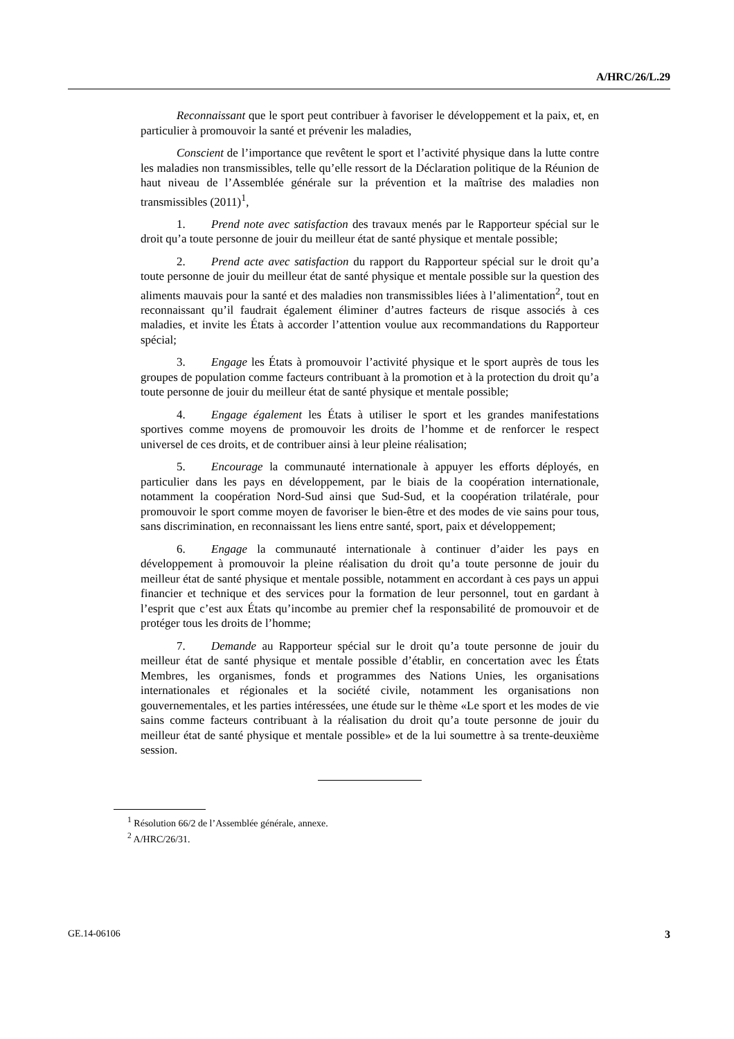A/HRC/26/L.29
Reconnaissant que le sport peut contribuer à favoriser le développement et la paix, et, en particulier à promouvoir la santé et prévenir les maladies,
Conscient de l’importance que revêtent le sport et l’activité physique dans la lutte contre les maladies non transmissibles, telle qu’elle ressort de la Déclaration politique de la Réunion de haut niveau de l’Assemblée générale sur la prévention et la maîtrise des maladies non transmissibles (2011)<sup>1</sup>,
1. Prend note avec satisfaction des travaux menés par le Rapporteur spécial sur le droit qu’a toute personne de jouir du meilleur état de santé physique et mentale possible;
2. Prend acte avec satisfaction du rapport du Rapporteur spécial sur le droit qu’a toute personne de jouir du meilleur état de santé physique et mentale possible sur la question des aliments mauvais pour la santé et des maladies non transmissibles liées à l’alimentation<sup>2</sup>, tout en reconnaissant qu’il faudrait également éliminer d’autres facteurs de risque associés à ces maladies, et invite les États à accorder l’attention voulue aux recommandations du Rapporteur spécial;
3. Engage les États à promouvoir l’activité physique et le sport auprès de tous les groupes de population comme facteurs contribuant à la promotion et à la protection du droit qu’a toute personne de jouir du meilleur état de santé physique et mentale possible;
4. Engage également les États à utiliser le sport et les grandes manifestations sportives comme moyens de promouvoir les droits de l’homme et de renforcer le respect universel de ces droits, et de contribuer ainsi à leur pleine réalisation;
5. Encourage la communauté internationale à appuyer les efforts déployés, en particulier dans les pays en développement, par le biais de la coopération internationale, notamment la coopération Nord-Sud ainsi que Sud-Sud, et la coopération trilatérale, pour promouvoir le sport comme moyen de favoriser le bien-être et des modes de vie sains pour tous, sans discrimination, en reconnaissant les liens entre santé, sport, paix et développement;
6. Engage la communauté internationale à continuer d’aider les pays en développement à promouvoir la pleine réalisation du droit qu’a toute personne de jouir du meilleur état de santé physique et mentale possible, notamment en accordant à ces pays un appui financier et technique et des services pour la formation de leur personnel, tout en gardant à l’esprit que c’est aux États qu’incombe au premier chef la responsabilité de promouvoir et de protéger tous les droits de l’homme;
7. Demande au Rapporteur spécial sur le droit qu’a toute personne de jouir du meilleur état de santé physique et mentale possible d’établir, en concertation avec les États Membres, les organismes, fonds et programmes des Nations Unies, les organisations internationales et régionales et la société civile, notamment les organisations non gouvernementales, et les parties intéressées, une étude sur le thème «Le sport et les modes de vie sains comme facteurs contribuant à la réalisation du droit qu’a toute personne de jouir du meilleur état de santé physique et mentale possible» et de la lui soumettre à sa trente-deuxième session.
<sup>1</sup> Résolution 66/2 de l’Assemblée générale, annexe.
<sup>2</sup> A/HRC/26/31.
GE.14-06106 3